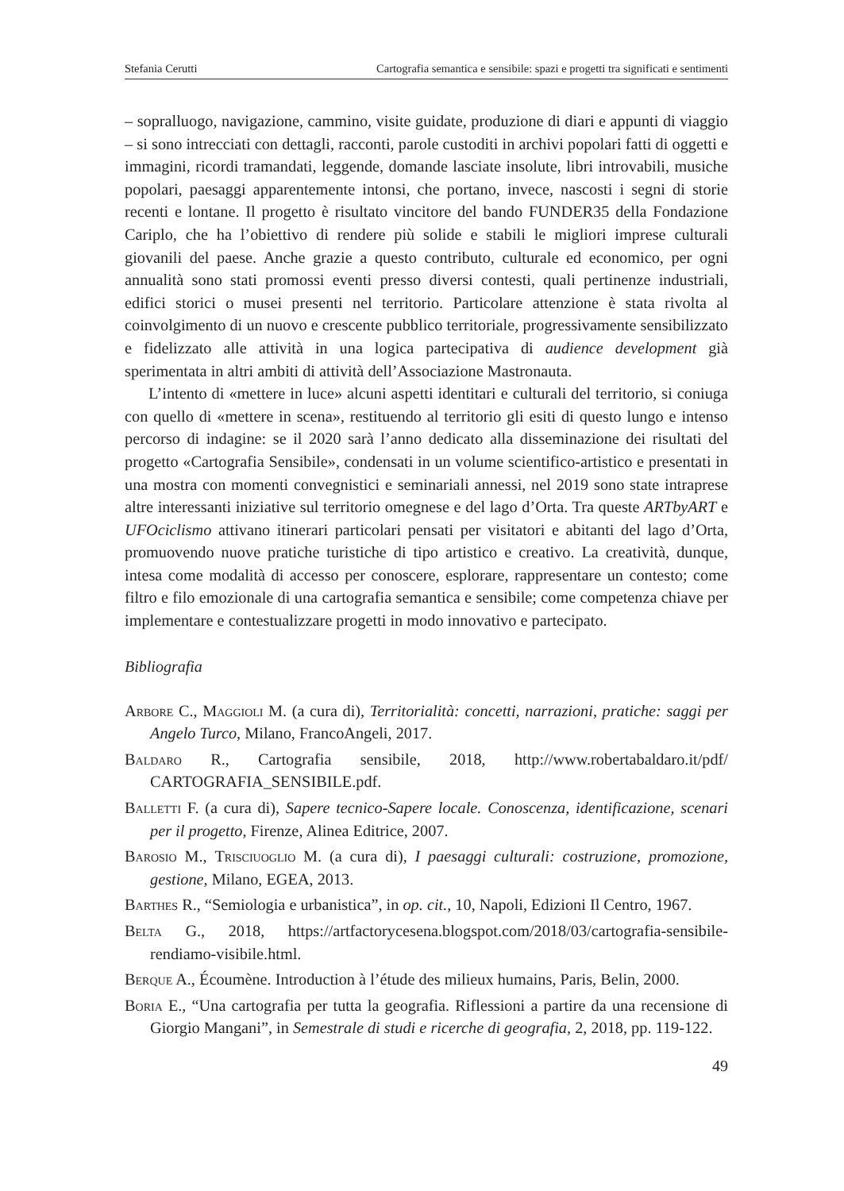Stefania Cerutti Cartografia semantica e sensibile: spazi e progetti tra significati e sentimenti
– sopralluogo, navigazione, cammino, visite guidate, produzione di diari e appunti di viaggio – si sono intrecciati con dettagli, racconti, parole custoditi in archivi popolari fatti di oggetti e immagini, ricordi tramandati, leggende, domande lasciate insolute, libri introvabili, musiche popolari, paesaggi apparentemente intonsi, che portano, invece, nascosti i segni di storie recenti e lontane. Il progetto è risultato vincitore del bando FUNDER35 della Fondazione Cariplo, che ha l’obiettivo di rendere più solide e stabili le migliori imprese culturali giovanili del paese. Anche grazie a questo contributo, culturale ed economico, per ogni annualità sono stati promossi eventi presso diversi contesti, quali pertinenze industriali, edifici storici o musei presenti nel territorio. Particolare attenzione è stata rivolta al coinvolgimento di un nuovo e crescente pubblico territoriale, progressivamente sensibilizzato e fidelizzato alle attività in una logica partecipativa di audience development già sperimentata in altri ambiti di attività dell’Associazione Mastronauta.
L’intento di «mettere in luce» alcuni aspetti identitari e culturali del territorio, si coniuga con quello di «mettere in scena», restituendo al territorio gli esiti di questo lungo e intenso percorso di indagine: se il 2020 sarà l’anno dedicato alla disseminazione dei risultati del progetto «Cartografia Sensibile», condensati in un volume scientifico-artistico e presentati in una mostra con momenti convegnistici e seminariali annessi, nel 2019 sono state intraprese altre interessanti iniziative sul territorio omegnese e del lago d’Orta. Tra queste ARTbyART e UFOciclismo attivano itinerari particolari pensati per visitatori e abitanti del lago d’Orta, promuovendo nuove pratiche turistiche di tipo artistico e creativo. La creatività, dunque, intesa come modalità di accesso per conoscere, esplorare, rappresentare un contesto; come filtro e filo emozionale di una cartografia semantica e sensibile; come competenza chiave per implementare e contestualizzare progetti in modo innovativo e partecipato.
Bibliografia
Arbore C., Maggioli M. (a cura di), Territorialità: concetti, narrazioni, pratiche: saggi per Angelo Turco, Milano, FrancoAngeli, 2017.
Baldaro R., Cartografia sensibile, 2018, http://www.robertabaldaro.it/pdf/ CARTOGRAFIA_SENSIBILE.pdf.
Balletti F. (a cura di), Sapere tecnico-Sapere locale. Conoscenza, identificazione, scenari per il progetto, Firenze, Alinea Editrice, 2007.
Barosio M., Trisciuoglio M. (a cura di), I paesaggi culturali: costruzione, promozione, gestione, Milano, EGEA, 2013.
Barthes R., “Semiologia e urbanistica”, in op. cit., 10, Napoli, Edizioni Il Centro, 1967.
Belta G., 2018, https://artfactorycesena.blogspot.com/2018/03/cartografia-sensibile-rendiamo-visibile.html.
Berque A., Écoumène. Introduction à l’étude des milieux humains, Paris, Belin, 2000.
Boria E., “Una cartografia per tutta la geografia. Riflessioni a partire da una recensione di Giorgio Mangani”, in Semestrale di studi e ricerche di geografia, 2, 2018, pp. 119-122.
49